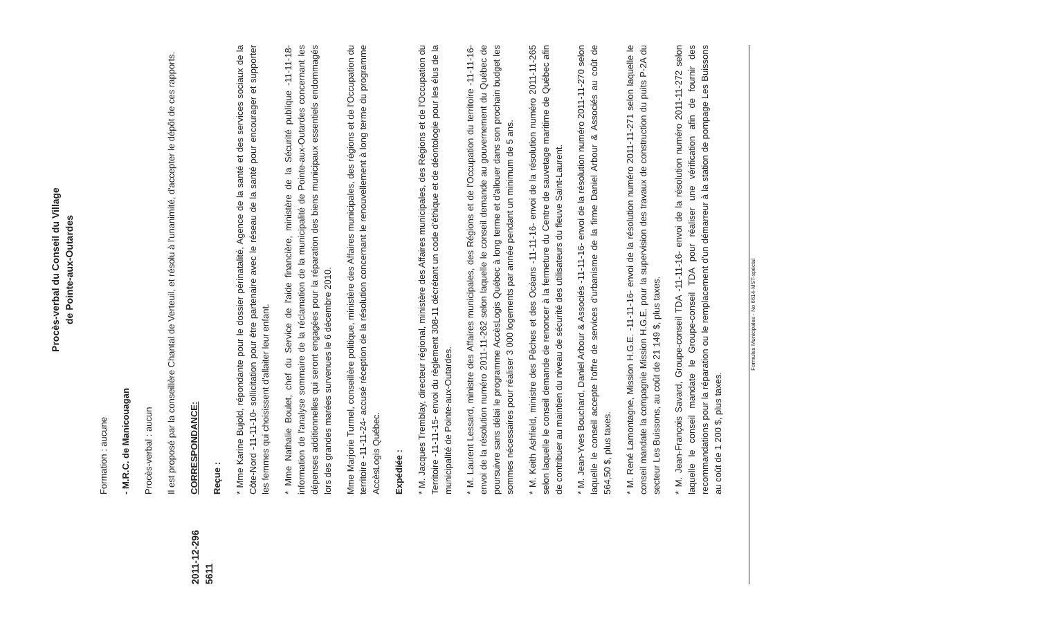Procès-verbal du Conseil du Village
de Pointe-aux-Outardes
Formation : aucune
- M.R.C. de Manicouagan
Procès-verbal : aucun
Il est proposé par la conseillère Chantal de Verteuil, et résolu à l'unanimité, d'accepter le dépôt de ces rapports.
2011-12-296
5611
CORRESPONDANCE:
Reçue :
* Mme Karine Bujold, répondante pour le dossier périnatalité, Agence de la santé et des services sociaux de la Côte-Nord -11-11-10- sollicitation pour être partenaire avec le réseau de la santé pour encourager et supporter les femmes qui choisissent d'allaiter leur enfant.
* Mme Nathalie Boulet, chef du Service de l'aide financière, ministère de la Sécurité publique -11-11-18- information de l'analyse sommaire de la réclamation de la municipalité de Pointe-aux-Outardes concernant les dépenses additionnelles qui seront engagées pour la réparation des biens municipaux essentiels endommagés lors des grandes marées survenues le 6 décembre 2010.
Mme Marjorie Turmel, conseillère politique, ministère des Affaires municipales, des régions et de l'Occupation du territoire -11-11-24- accusé réception de la résolution concernant le renouvellement à long terme du programme AccèsLogis Québec.
Expédiée :
* M. Jacques Tremblay, directeur régional, ministère des Affaires municipales, des Régions et de l'Occupation du Territoire -11-11-15- envoi du règlement 308-11 décrétant un code d'éthique et de déontologie pour les élus de la municipalité de Pointe-aux-Outardes.
* M. Laurent Lessard, ministre des Affaires municipales, des Régions et de l'Occupation du territoire -11-11-16- envoi de la résolution numéro 2011-11-262 selon laquelle le conseil demande au gouvernement du Québec de poursuivre sans délai le programme AccèsLogis Québec à long terme et d'allouer dans son prochain budget les sommes nécessaires pour réaliser 3 000 logements par année pendant un minimum de 5 ans.
* M. Keith Ashfield, ministre des Pêches et des Océans -11-11-16- envoi de la résolution numéro 2011-11-265 selon laquelle le conseil demande de renoncer à la fermeture du Centre de sauvetage maritime de Québec afin de contribuer au maintien du niveau de sécurité des utilisateurs du fleuve Saint-Laurent.
* M. Jean-Yves Bouchard, Daniel Arbour & Associés -11-11-16- envoi de la résolution numéro 2011-11-270 selon laquelle le conseil accepte l'offre de services d'urbanisme de la firme Daniel Arbour & Associés au coût de 564,50 $, plus taxes.
* M. René Lamontagne, Mission H.G.E. -11-11-16- envoi de la résolution numéro 2011-11-271 selon laquelle le conseil mandate la compagnie Mission H.G.E. pour la supervision des travaux de construction du puits P-2A du secteur Les Buissons, au coût de 21 149 $, plus taxes.
* M. Jean-François Savard, Groupe-conseil TDA -11-11-16- envoi de la résolution numéro 2011-11-272 selon laquelle le conseil mandate le Groupe-conseil TDA pour réaliser une vérification afin de fournir des recommandations pour la réparation ou le remplacement d'un démarreur à la station de pompage Les Buissons au coût de 1 200 $, plus taxes.
Formules Municipales - No 6614-MST-spécial